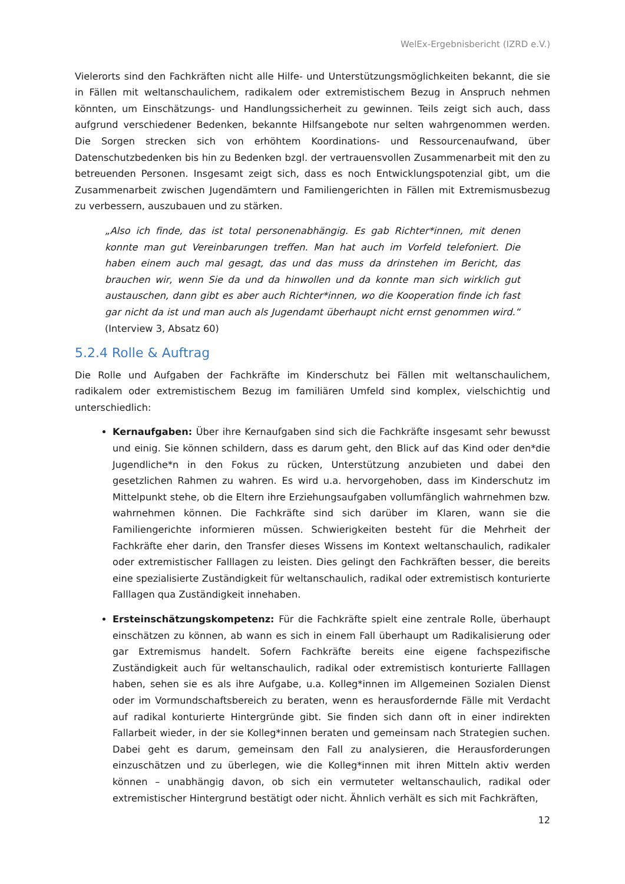WelEx-Ergebnisbericht (IZRD e.V.)
Vielerorts sind den Fachkräften nicht alle Hilfe- und Unterstützungsmöglichkeiten bekannt, die sie in Fällen mit weltanschaulichem, radikalem oder extremistischem Bezug in Anspruch nehmen könnten, um Einschätzungs- und Handlungssicherheit zu gewinnen. Teils zeigt sich auch, dass aufgrund verschiedener Bedenken, bekannte Hilfsangebote nur selten wahrgenommen werden. Die Sorgen strecken sich von erhöhtem Koordinations- und Ressourcenaufwand, über Datenschutzbedenken bis hin zu Bedenken bzgl. der vertrauensvollen Zusammenarbeit mit den zu betreuenden Personen. Insgesamt zeigt sich, dass es noch Entwicklungspotenzial gibt, um die Zusammenarbeit zwischen Jugendämtern und Familiengerichten in Fällen mit Extremismusbezug zu verbessern, auszubauen und zu stärken.
„Also ich finde, das ist total personenabhängig. Es gab Richter*innen, mit denen konnte man gut Vereinbarungen treffen. Man hat auch im Vorfeld telefoniert. Die haben einem auch mal gesagt, das und das muss da drinstehen im Bericht, das brauchen wir, wenn Sie da und da hinwollen und da konnte man sich wirklich gut austauschen, dann gibt es aber auch Richter*innen, wo die Kooperation finde ich fast gar nicht da ist und man auch als Jugendamt überhaupt nicht ernst genommen wird.“ (Interview 3, Absatz 60)
5.2.4 Rolle & Auftrag
Die Rolle und Aufgaben der Fachkräfte im Kinderschutz bei Fällen mit weltanschaulichem, radikalem oder extremistischem Bezug im familiären Umfeld sind komplex, vielschichtig und unterschiedlich:
Kernaufgaben: Über ihre Kernaufgaben sind sich die Fachkräfte insgesamt sehr bewusst und einig. Sie können schildern, dass es darum geht, den Blick auf das Kind oder den*die Jugendliche*n in den Fokus zu rücken, Unterstützung anzubieten und dabei den gesetzlichen Rahmen zu wahren. Es wird u.a. hervorgehoben, dass im Kinderschutz im Mittelpunkt stehe, ob die Eltern ihre Erziehungsaufgaben vollumfänglich wahrnehmen bzw. wahrnehmen können. Die Fachkräfte sind sich darüber im Klaren, wann sie die Familiengerichte informieren müssen. Schwierigkeiten besteht für die Mehrheit der Fachkräfte eher darin, den Transfer dieses Wissens im Kontext weltanschaulich, radikaler oder extremistischer Falllagen zu leisten. Dies gelingt den Fachkräften besser, die bereits eine spezialisierte Zuständigkeit für weltanschaulich, radikal oder extremistisch konturierte Falllagen qua Zuständigkeit innehaben.
Ersteinschätzungskompetenz: Für die Fachkräfte spielt eine zentrale Rolle, überhaupt einschätzen zu können, ab wann es sich in einem Fall überhaupt um Radikalisierung oder gar Extremismus handelt. Sofern Fachkräfte bereits eine eigene fachspezifische Zuständigkeit auch für weltanschaulich, radikal oder extremistisch konturierte Falllagen haben, sehen sie es als ihre Aufgabe, u.a. Kolleg*innen im Allgemeinen Sozialen Dienst oder im Vormundschaftsbereich zu beraten, wenn es herausfordernde Fälle mit Verdacht auf radikal konturierte Hintergründe gibt. Sie finden sich dann oft in einer indirekten Fallarbeit wieder, in der sie Kolleg*innen beraten und gemeinsam nach Strategien suchen. Dabei geht es darum, gemeinsam den Fall zu analysieren, die Herausforderungen einzuschätzen und zu überlegen, wie die Kolleg*innen mit ihren Mitteln aktiv werden können – unabhängig davon, ob sich ein vermuteter weltanschaulich, radikal oder extremistischer Hintergrund bestätigt oder nicht. Ähnlich verhält es sich mit Fachkräften,
12